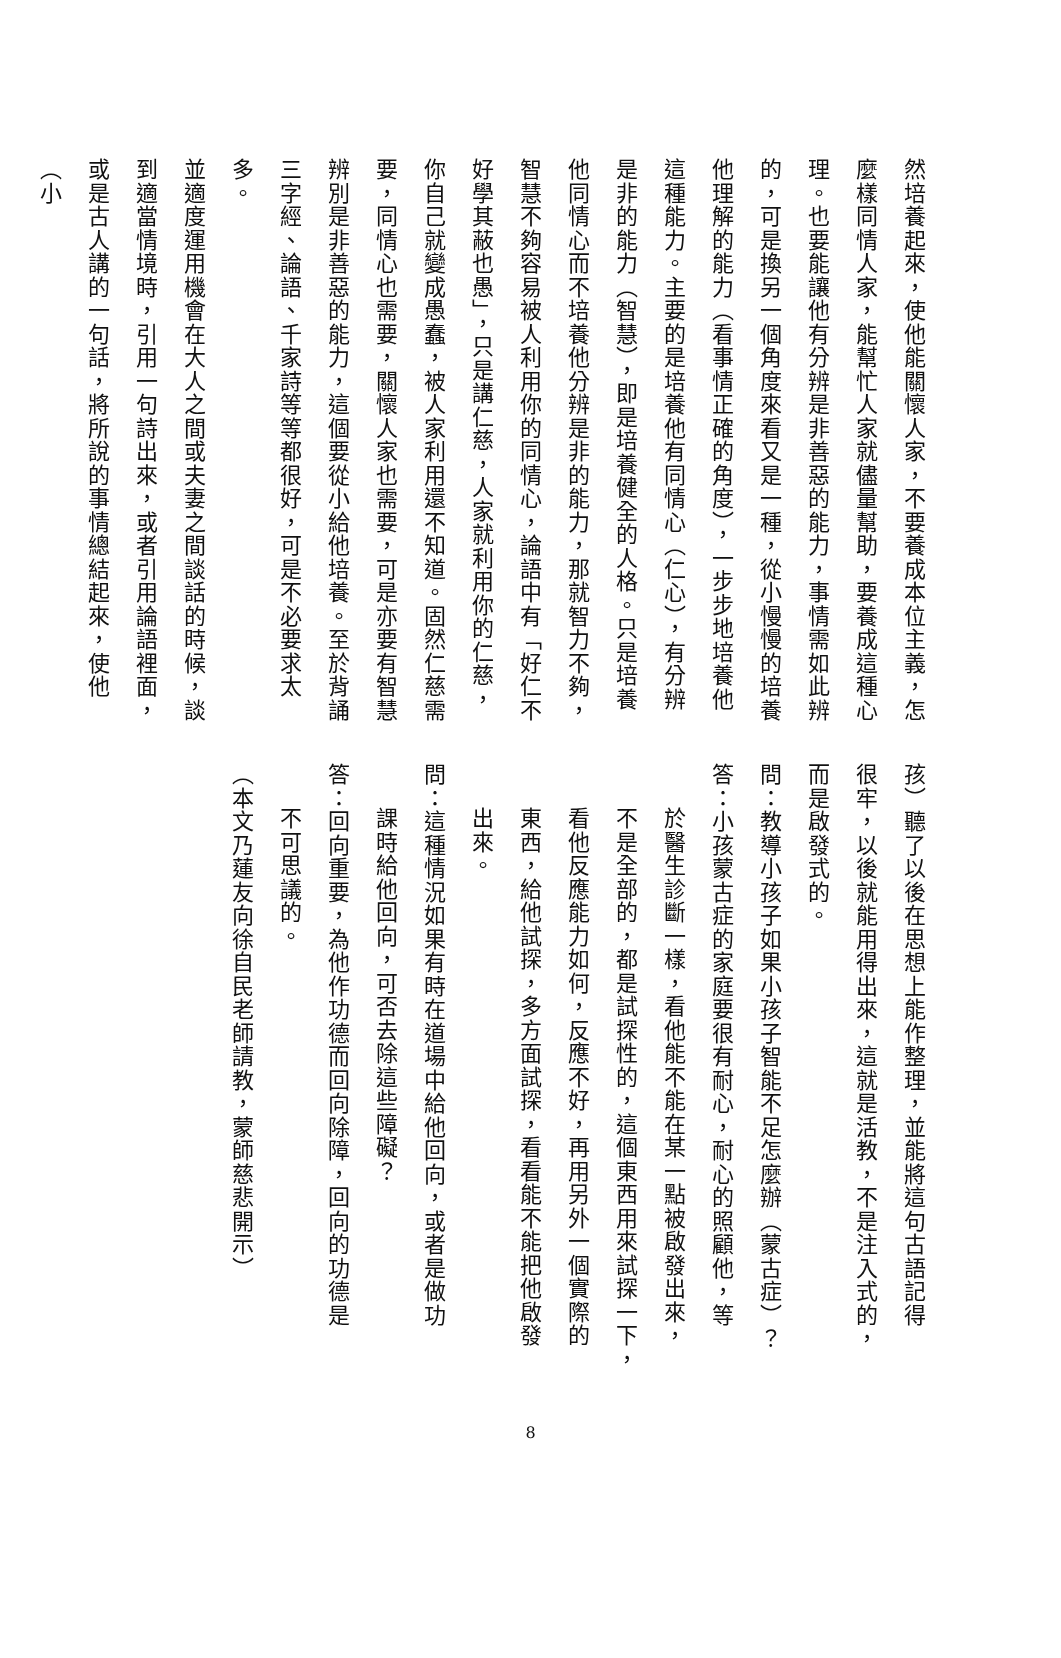然培養起來，使他能關懷人家，不要養成本位主義，怎
麼樣同情人家，能幫忙人家就儘量幫助，要養成這種心
理。也要能讓他有分辨是非善惡的能力，事情需如此辨
的，可是換另一個角度來看又是一種，從小慢慢的培養
他理解的能力（看事情正確的角度），一步步地培養他
這種能力。主要的是培養他有同情心（仁心），有分辨
是非的能力（智慧），即是培養健全的人格。只是培養
他同情心而不培養他分辨是非的能力，那就智力不夠，
智慧不夠容易被人利用你的同情心，論語中有「好仁不
好學其蔽也愚」，只是講仁慈，人家就利用你的仁慈，
你自己就變成愚蠢，被人家利用還不知道。固然仁慈需
要，同情心也需要，關懷人家也需要，可是亦要有智慧
辨別是非善惡的能力，這個要從小給他培養。至於背誦
三字經、論語、千家詩等等都很好，可是不必要求太多。
並適度運用機會在大人之間或夫妻之間談話的時候，談
到適當情境時，引用一句詩出來，或者引用論語裡面，
或是古人講的一句話，將所說的事情總結起來，使他（小
孩）聽了以後在思想上能作整理，並能將這句古語記得
很牢，以後就能用得出來，這就是活教，不是注入式的，
而是啟發式的。
問：教導小孩子如果小孩子智能不足怎麼辦（蒙古症）？
答：小孩蒙古症的家庭要很有耐心，耐心的照顧他，等
於醫生診斷一樣，看他能不能在某一點被啟發出來，
不是全部的，都是試探性的，這個東西用來試探一下，
看他反應能力如何，反應不好，再用另外一個實際的
東西，給他試探，多方面試探，看看能不能把他啟發
出來。
問：這種情況如果有時在道場中給他回向，或者是做功
課時給他回向，可否去除這些障礙？
答：回向重要，為他作功德而回向除障，回向的功德是
不可思議的。
（本文乃蓮友向徐自民老師請教，蒙師慈悲開示）
8